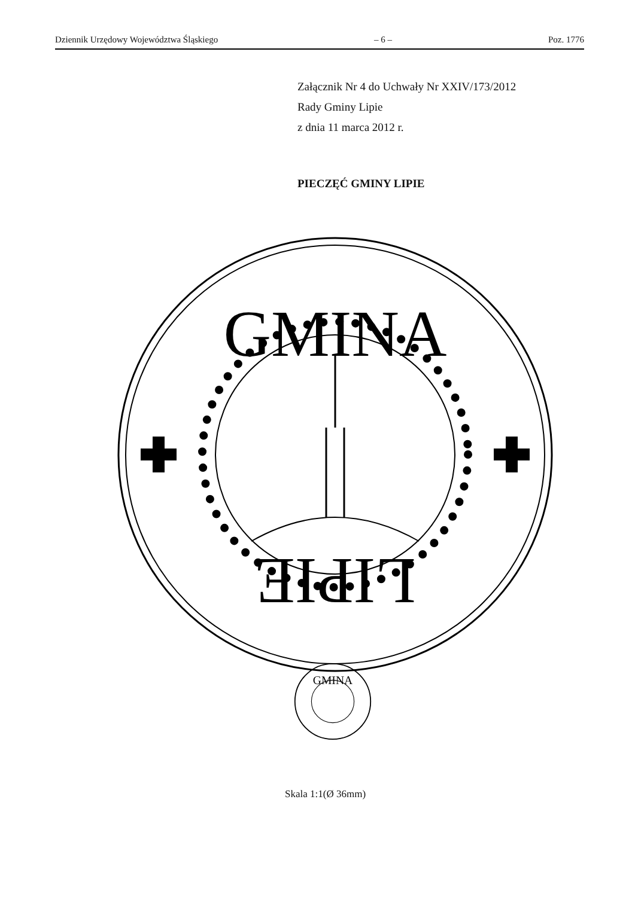Dziennik Urzędowy Województwa Śląskiego – 6 – Poz. 1776
Załącznik Nr 4 do Uchwały Nr XXIV/173/2012
Rady Gminy Lipie
z dnia 11 marca 2012 r.
PIECZĘĆ GMINY LIPIE
GMINA
LIPIE
GMINA
Skala 1:1(Ø 36mm)